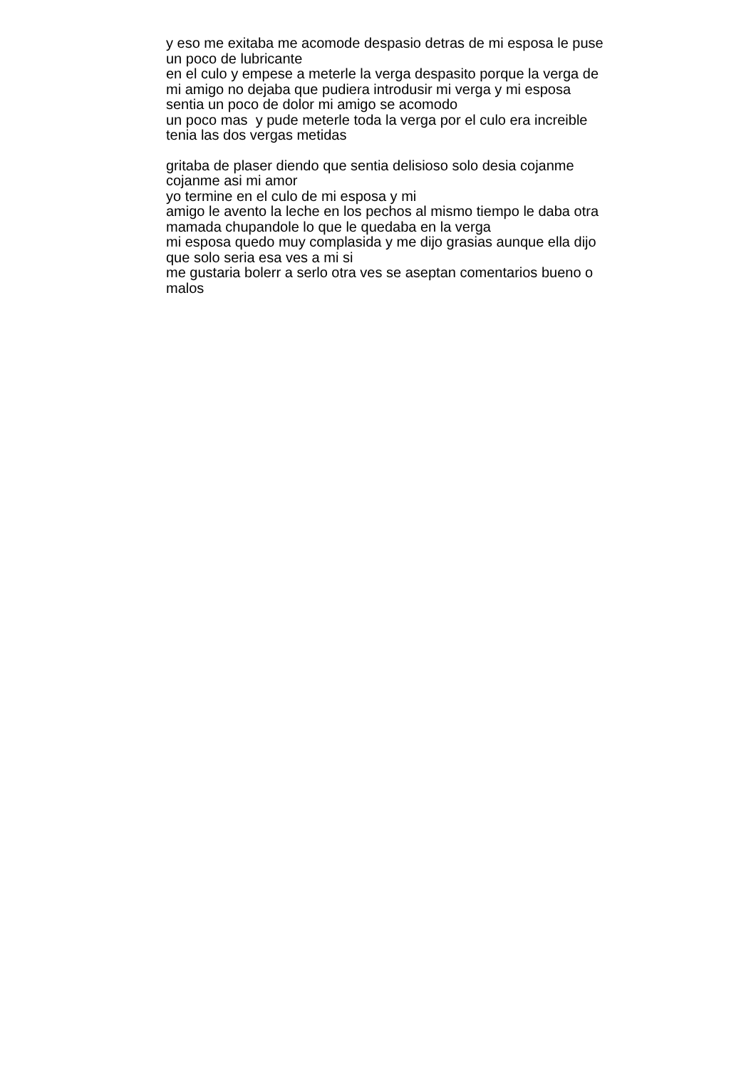y eso me exitaba me acomode despasio detras de mi esposa le puse
un poco de lubricante
en el culo y empese a meterle la verga despasito porque la verga de
mi amigo no dejaba que pudiera introdusir mi verga y mi esposa
sentia un poco de dolor mi amigo se acomodo
un poco mas y pude meterle toda la verga por el culo era increible
tenia las dos vergas metidas
gritaba de plaser diendo que sentia delisioso solo desia cojanme
cojanme asi mi amor
yo termine en el culo de mi esposa y mi
amigo le avento la leche en los pechos al mismo tiempo le daba otra
mamada chupandole lo que le quedaba en la verga
mi esposa quedo muy complasida y me dijo grasias aunque ella dijo
que solo seria esa ves a mi si
me gustaria bolerr a serlo otra ves se aseptan comentarios bueno o
malos